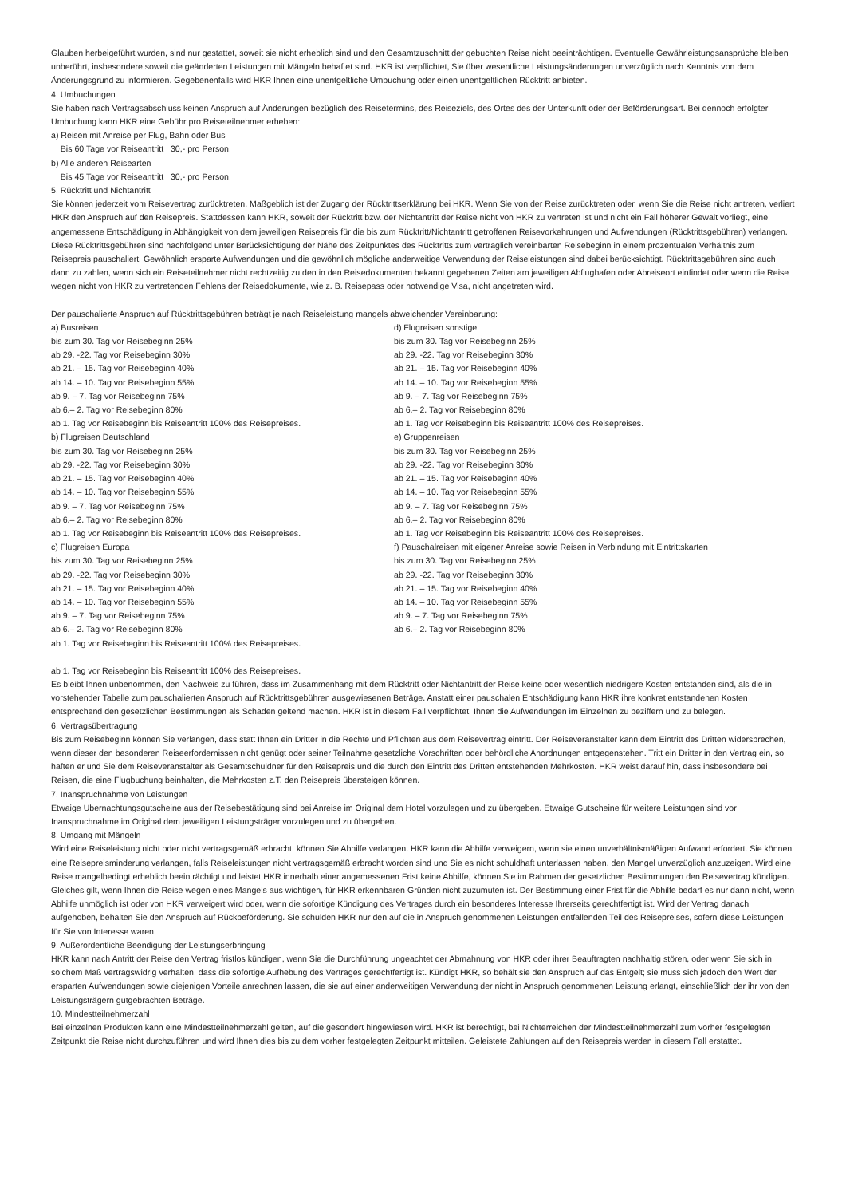Glauben herbeigeführt wurden, sind nur gestattet, soweit sie nicht erheblich sind und den Gesamtzuschnitt der gebuchten Reise nicht beeinträchtigen. Eventuelle Gewährleistungsansprüche bleiben unberührt, insbesondere soweit die geänderten Leistungen mit Mängeln behaftet sind. HKR ist verpflichtet, Sie über wesentliche Leistungsänderungen unverzüglich nach Kenntnis von dem Änderungsgrund zu informieren. Gegebenenfalls wird HKR Ihnen eine unentgeltliche Umbuchung oder einen unentgeltlichen Rücktritt anbieten.
4. Umbuchungen
Sie haben nach Vertragsabschluss keinen Anspruch auf Änderungen bezüglich des Reisetermins, des Reiseziels, des Ortes des der Unterkunft oder der Beförderungsart. Bei dennoch erfolgter Umbuchung kann HKR eine Gebühr pro Reiseteilnehmer erheben:
a) Reisen mit Anreise per Flug, Bahn oder Bus
Bis 60 Tage vor Reiseantritt 30,- pro Person.
b) Alle anderen Reisearten
Bis 45 Tage vor Reiseantritt 30,- pro Person.
5. Rücktritt und Nichtantritt
Sie können jederzeit vom Reisevertrag zurücktreten. Maßgeblich ist der Zugang der Rücktrittserklärung bei HKR. Wenn Sie von der Reise zurücktreten oder, wenn Sie die Reise nicht antreten, verliert HKR den Anspruch auf den Reisepreis. Stattdessen kann HKR, soweit der Rücktritt bzw. der Nichtantritt der Reise nicht von HKR zu vertreten ist und nicht ein Fall höherer Gewalt vorliegt, eine angemessene Entschädigung in Abhängigkeit von dem jeweiligen Reisepreis für die bis zum Rücktritt/Nichtantritt getroffenen Reisevorkehrungen und Aufwendungen (Rücktrittsgebühren) verlangen. Diese Rücktrittsgebühren sind nachfolgend unter Berücksichtigung der Nähe des Zeitpunktes des Rücktritts zum vertraglich vereinbarten Reisebeginn in einem prozentualen Verhältnis zum Reisepreis pauschaliert. Gewöhnlich ersparte Aufwendungen und die gewöhnlich mögliche anderweitige Verwendung der Reiseleistungen sind dabei berücksichtigt. Rücktrittsgebühren sind auch dann zu zahlen, wenn sich ein Reiseteilnehmer nicht rechtzeitig zu den in den Reisedokumenten bekannt gegebenen Zeiten am jeweiligen Abflughafen oder Abreiseort einfindet oder wenn die Reise wegen nicht von HKR zu vertretenden Fehlens der Reisedokumente, wie z. B. Reisepass oder notwendige Visa, nicht angetreten wird.
Der pauschalierte Anspruch auf Rücktrittsgebühren beträgt je nach Reiseleistung mangels abweichender Vereinbarung:
a) Busreisen
bis zum 30. Tag vor Reisebeginn 25%
ab 29. -22. Tag vor Reisebeginn 30%
ab 21. – 15. Tag vor Reisebeginn 40%
ab 14. – 10. Tag vor Reisebeginn 55%
ab 9. – 7. Tag vor Reisebeginn 75%
ab 6.– 2. Tag vor Reisebeginn 80%
ab 1. Tag vor Reisebeginn bis Reiseantritt 100% des Reisepreises.
b) Flugreisen Deutschland
bis zum 30. Tag vor Reisebeginn 25%
ab 29. -22. Tag vor Reisebeginn 30%
ab 21. – 15. Tag vor Reisebeginn 40%
ab 14. – 10. Tag vor Reisebeginn 55%
ab 9. – 7. Tag vor Reisebeginn 75%
ab 6.– 2. Tag vor Reisebeginn 80%
ab 1. Tag vor Reisebeginn bis Reiseantritt 100% des Reisepreises.
c) Flugreisen Europa
bis zum 30. Tag vor Reisebeginn 25%
ab 29. -22. Tag vor Reisebeginn 30%
ab 21. – 15. Tag vor Reisebeginn 40%
ab 14. – 10. Tag vor Reisebeginn 55%
ab 9. – 7. Tag vor Reisebeginn 75%
ab 6.– 2. Tag vor Reisebeginn 80%
ab 1. Tag vor Reisebeginn bis Reiseantritt 100% des Reisepreises.
d) Flugreisen sonstige
bis zum 30. Tag vor Reisebeginn 25%
ab 29. -22. Tag vor Reisebeginn 30%
ab 21. – 15. Tag vor Reisebeginn 40%
ab 14. – 10. Tag vor Reisebeginn 55%
ab 9. – 7. Tag vor Reisebeginn 75%
ab 6.– 2. Tag vor Reisebeginn 80%
ab 1. Tag vor Reisebeginn bis Reiseantritt 100% des Reisepreises.
e) Gruppenreisen
bis zum 30. Tag vor Reisebeginn 25%
ab 29. -22. Tag vor Reisebeginn 30%
ab 21. – 15. Tag vor Reisebeginn 40%
ab 14. – 10. Tag vor Reisebeginn 55%
ab 9. – 7. Tag vor Reisebeginn 75%
ab 6.– 2. Tag vor Reisebeginn 80%
ab 1. Tag vor Reisebeginn bis Reiseantritt 100% des Reisepreises.
f) Pauschalreisen mit eigener Anreise sowie Reisen in Verbindung mit Eintrittskarten
bis zum 30. Tag vor Reisebeginn 25%
ab 29. -22. Tag vor Reisebeginn 30%
ab 21. – 15. Tag vor Reisebeginn 40%
ab 14. – 10. Tag vor Reisebeginn 55%
ab 9. – 7. Tag vor Reisebeginn 75%
ab 6.– 2. Tag vor Reisebeginn 80%
ab 1. Tag vor Reisebeginn bis Reiseantritt 100% des Reisepreises.
Es bleibt Ihnen unbenommen, den Nachweis zu führen, dass im Zusammenhang mit dem Rücktritt oder Nichtantritt der Reise keine oder wesentlich niedrigere Kosten entstanden sind, als die in vorstehender Tabelle zum pauschalierten Anspruch auf Rücktrittsgebühren ausgewiesenen Beträge. Anstatt einer pauschalen Entschädigung kann HKR ihre konkret entstandenen Kosten entsprechend den gesetzlichen Bestimmungen als Schaden geltend machen. HKR ist in diesem Fall verpflichtet, Ihnen die Aufwendungen im Einzelnen zu beziffern und zu belegen.
6. Vertragsübertragung
Bis zum Reisebeginn können Sie verlangen, dass statt Ihnen ein Dritter in die Rechte und Pflichten aus dem Reisevertrag eintritt. Der Reiseveranstalter kann dem Eintritt des Dritten widersprechen, wenn dieser den besonderen Reiseerfordernissen nicht genügt oder seiner Teilnahme gesetzliche Vorschriften oder behördliche Anordnungen entgegenstehen. Tritt ein Dritter in den Vertrag ein, so haften er und Sie dem Reiseveranstalter als Gesamtschuldner für den Reisepreis und die durch den Eintritt des Dritten entstehenden Mehrkosten. HKR weist darauf hin, dass insbesondere bei Reisen, die eine Flugbuchung beinhalten, die Mehrkosten z.T. den Reisepreis übersteigen können.
7. Inanspruchnahme von Leistungen
Etwaige Übernachtungsgutscheine aus der Reisebestätigung sind bei Anreise im Original dem Hotel vorzulegen und zu übergeben. Etwaige Gutscheine für weitere Leistungen sind vor Inanspruchnahme im Original dem jeweiligen Leistungsträger vorzulegen und zu übergeben.
8. Umgang mit Mängeln
Wird eine Reiseleistung nicht oder nicht vertragsgemäß erbracht, können Sie Abhilfe verlangen. HKR kann die Abhilfe verweigern, wenn sie einen unverhältnismäßigen Aufwand erfordert. Sie können eine Reisepreisminderung verlangen, falls Reiseleistungen nicht vertragsgemäß erbracht worden sind und Sie es nicht schuldhaft unterlassen haben, den Mangel unverzüglich anzuzeigen. Wird eine Reise mangelbedingt erheblich beeinträchtigt und leistet HKR innerhalb einer angemessenen Frist keine Abhilfe, können Sie im Rahmen der gesetzlichen Bestimmungen den Reisevertrag kündigen. Gleiches gilt, wenn Ihnen die Reise wegen eines Mangels aus wichtigen, für HKR erkennbaren Gründen nicht zuzumuten ist. Der Bestimmung einer Frist für die Abhilfe bedarf es nur dann nicht, wenn Abhilfe unmöglich ist oder von HKR verweigert wird oder, wenn die sofortige Kündigung des Vertrages durch ein besonderes Interesse Ihrerseits gerechtfertigt ist. Wird der Vertrag danach aufgehoben, behalten Sie den Anspruch auf Rückbeförderung. Sie schulden HKR nur den auf die in Anspruch genommenen Leistungen entfallenden Teil des Reisepreises, sofern diese Leistungen für Sie von Interesse waren.
9. Außerordentliche Beendigung der Leistungserbringung
HKR kann nach Antritt der Reise den Vertrag fristlos kündigen, wenn Sie die Durchführung ungeachtet der Abmahnung von HKR oder ihrer Beauftragten nachhaltig stören, oder wenn Sie sich in solchem Maß vertragswidrig verhalten, dass die sofortige Aufhebung des Vertrages gerechtfertigt ist. Kündigt HKR, so behält sie den Anspruch auf das Entgelt; sie muss sich jedoch den Wert der ersparten Aufwendungen sowie diejenigen Vorteile anrechnen lassen, die sie auf einer anderweitigen Verwendung der nicht in Anspruch genommenen Leistung erlangt, einschließlich der ihr von den Leistungsträgern gutgebrachten Beträge.
10. Mindestteilnehmerzahl
Bei einzelnen Produkten kann eine Mindestteilnehmerzahl gelten, auf die gesondert hingewiesen wird. HKR ist berechtigt, bei Nichterreichen der Mindestteilnehmerzahl zum vorher festgelegten Zeitpunkt die Reise nicht durchzuführen und wird Ihnen dies bis zu dem vorher festgelegten Zeitpunkt mitteilen. Geleistete Zahlungen auf den Reisepreis werden in diesem Fall erstattet.